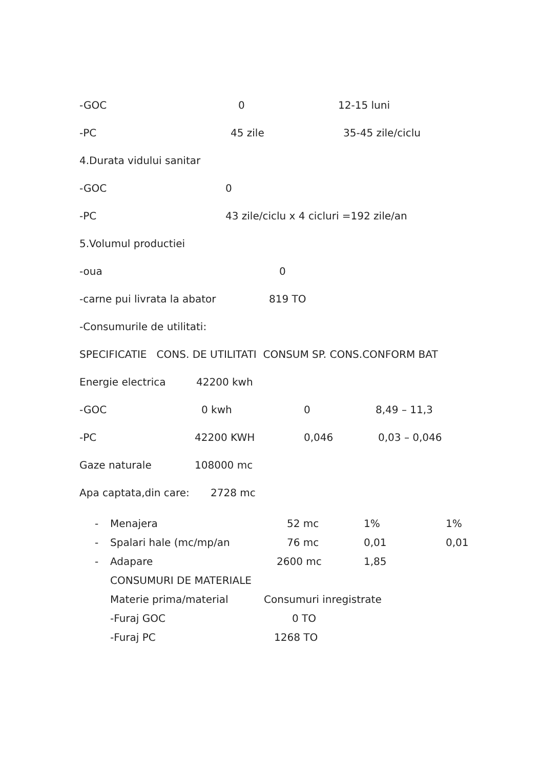-GOC 0 12-15 luni
-PC 45 zile 35-45 zile/ciclu
4.Durata vidului sanitar
-GOC 0
-PC 43 zile/ciclu x 4 cicluri =192 zile/an
5.Volumul productiei
-oua 0
-carne pui livrata la abator 819 TO
-Consumurile de utilitati:
SPECIFICATIE CONS. DE UTILITATI CONSUM SP. CONS.CONFORM BAT
Energie electrica 42200 kwh
-GOC 0 kwh 0 8,49 – 11,3
-PC 42200 KWH 0,046 0,03 – 0,046
Gaze naturale 108000 mc
Apa captata,din care: 2728 mc
- Menajera 52 mc 1% 1%
- Spalari hale (mc/mp/an 76 mc 0,01 0,01
- Adapare 2600 mc 1,85
CONSUMURI DE MATERIALE
Materie prima/material Consumuri inregistrate
-Furaj GOC 0 TO
-Furaj PC 1268 TO